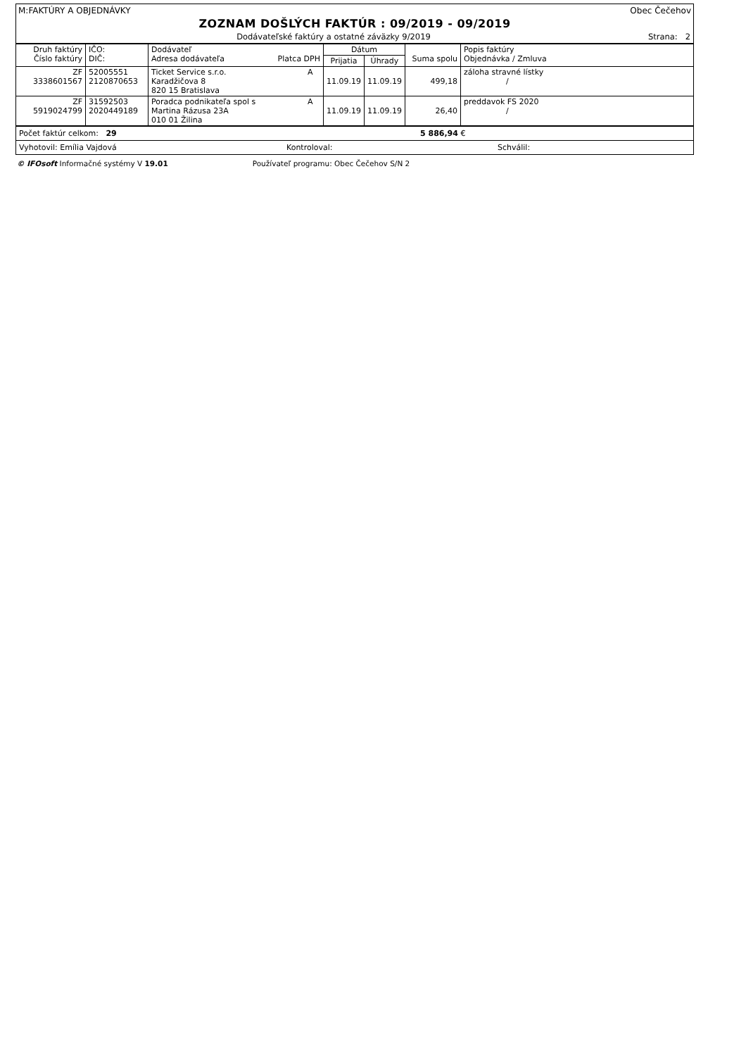M:FAKTÚRY A OBJEDNÁVKY Obec Čečehov
ZOZNAM DOŠLÝCH FAKTÚR : 09/2019 - 09/2019
Dodávateľské faktúry a ostatné záväzky 9/2019 Strana: 2
| Druh faktúry Číslo faktúry | IČO: DIČ: | Dodávateľ Adresa dodávateľa Platca DPH | Dátum | | Suma spolu | Popis faktúry Objednávka / Zmluva |
| --- | --- | --- | --- | --- | --- | --- |
| | | | Prijatia | Úhrady | | |
| ZF 3338601567 | 52005551 2120870653 | Ticket Service s.r.o. A Karadžičova 8 820 15 Bratislava | 11.09.19 | 11.09.19 | 499,18 | záloha stravné lístky / |
| ZF 5919024799 | 31592503 2020449189 | Poradca podnikateľa spol s A Martina Rázusa 23A 010 01 Žilina | 11.09.19 | 11.09.19 | 26,40 | preddavok FS 2020 / |
Počet faktúr celkom: 29 5 886,94 €
Vyhotovil: Emília Vajdová Kontroloval: Schválil:
© IFOsoft Informačné systémy V 19.01 Používateľ programu: Obec Čečehov S/N 2